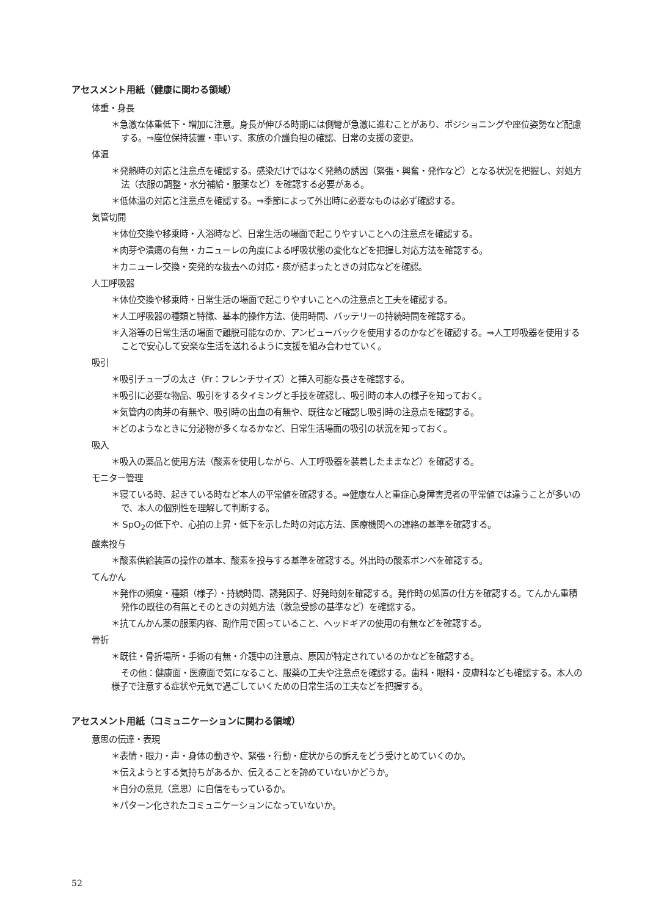アセスメント用紙（健康に関わる領域）
体重・身長
＊急激な体重低下・増加に注意。身長が伸びる時期には側彎が急激に進むことがあり、ポジショニングや座位姿勢など配慮する。⇒座位保持装置・車いす、家族の介護負担の確認、日常の支援の変更。
体温
＊発熱時の対応と注意点を確認する。感染だけではなく発熱の誘因（緊張・興奮・発作など）となる状況を把握し、対処方法（衣服の調整・水分補給・服薬など）を確認する必要がある。
＊低体温の対応と注意点を確認する。⇒季節によって外出時に必要なものは必ず確認する。
気管切開
＊体位交換や移乗時・入浴時など、日常生活の場面で起こりやすいことへの注意点を確認する。
＊肉芽や潰瘍の有無・カニューレの角度による呼吸状態の変化などを把握し対応方法を確認する。
＊カニューレ交換・突発的な抜去への対応・痰が詰まったときの対応などを確認。
人工呼吸器
＊体位交換や移乗時・日常生活の場面で起こりやすいことへの注意点と工夫を確認する。
＊人工呼吸器の種類と特徴、基本的操作方法、使用時間、バッテリーの持続時間を確認する。
＊入浴等の日常生活の場面で離脱可能なのか、アンビューバックを使用するのかなどを確認する。⇒人工呼吸器を使用することで安心して安楽な生活を送れるように支援を組み合わせていく。
吸引
＊吸引チューブの太さ（Fr：フレンチサイズ）と挿入可能な長さを確認する。
＊吸引に必要な物品、吸引をするタイミングと手技を確認し、吸引時の本人の様子を知っておく。
＊気管内の肉芽の有無や、吸引時の出血の有無や、既往など確認し吸引時の注意点を確認する。
＊どのようなときに分泌物が多くなるかなど、日常生活場面の吸引の状況を知っておく。
吸入
＊吸入の薬品と使用方法（酸素を使用しながら、人工呼吸器を装着したままなど）を確認する。
モニター管理
＊寝ている時、起きている時など本人の平常値を確認する。⇒健康な人と重症心身障害児者の平常値では違うことが多いので、本人の個別性を理解して判断する。
＊ SpO<sub>2</sub>の低下や、心拍の上昇・低下を示した時の対応方法、医療機関への連絡の基準を確認する。
酸素投与
＊酸素供給装置の操作の基本、酸素を投与する基準を確認する。外出時の酸素ボンベを確認する。
てんかん
＊発作の頻度・種類（様子）・持続時間、誘発因子、好発時刻を確認する。発作時の処置の仕方を確認する。てんかん重積発作の既往の有無とそのときの対処方法（救急受診の基準など）を確認する。
＊抗てんかん薬の服薬内容、副作用で困っていること、ヘッドギアの使用の有無などを確認する。
骨折
＊既往・骨折場所・手術の有無・介護中の注意点、原因が特定されているのかなどを確認する。
その他：健康面・医療面で気になること、服薬の工夫や注意点を確認する。歯科・眼科・皮膚科なども確認する。本人の様子で注意する症状や元気で過ごしていくための日常生活の工夫などを把握する。
アセスメント用紙（コミュニケーションに関わる領域）
意思の伝達・表現
＊表情・眼力・声・身体の動きや、緊張・行動・症状からの訴えをどう受けとめていくのか。
＊伝えようとする気持ちがあるか、伝えることを諦めていないかどうか。
＊自分の意見（意思）に自信をもっているか。
＊パターン化されたコミュニケーションになっていないか。
52